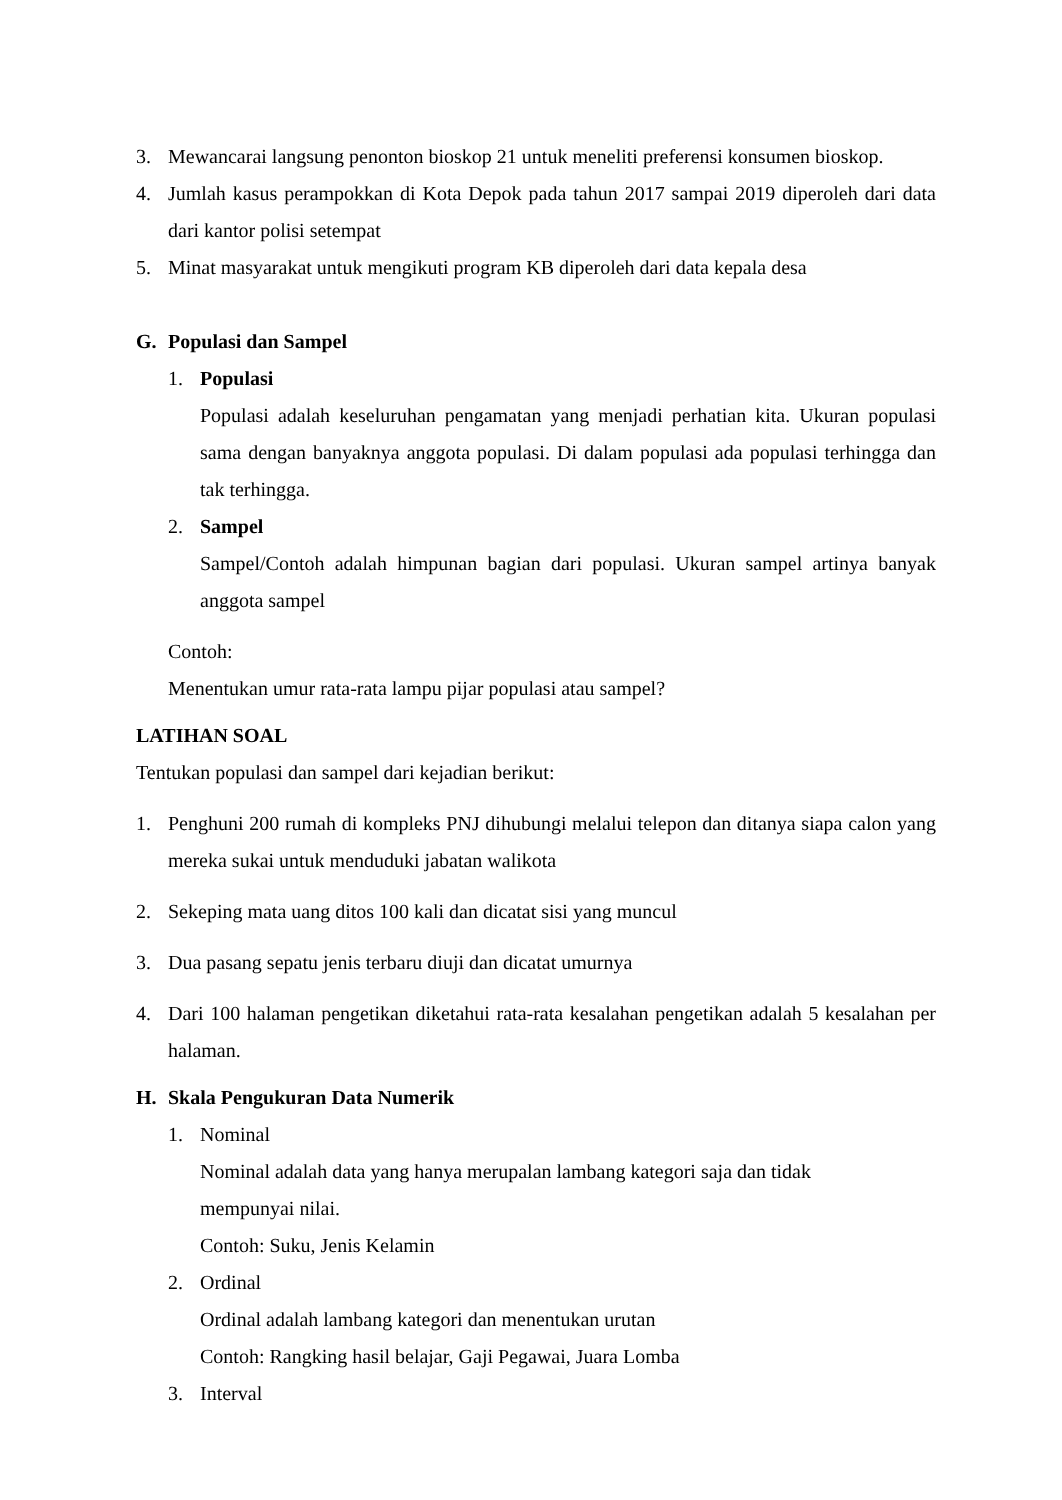3. Mewancarai langsung penonton bioskop 21 untuk meneliti preferensi konsumen bioskop.
4. Jumlah kasus perampokkan di Kota Depok pada tahun 2017 sampai 2019 diperoleh dari data dari kantor polisi setempat
5. Minat masyarakat untuk mengikuti program KB diperoleh dari data kepala desa
G. Populasi dan Sampel
1. Populasi
Populasi adalah keseluruhan pengamatan yang menjadi perhatian kita. Ukuran populasi sama dengan banyaknya anggota populasi. Di dalam populasi ada populasi terhingga dan tak terhingga.
2. Sampel
Sampel/Contoh adalah himpunan bagian dari populasi. Ukuran sampel artinya banyak anggota sampel
Contoh:
Menentukan umur rata-rata lampu pijar populasi atau sampel?
LATIHAN SOAL
Tentukan populasi dan sampel dari kejadian berikut:
1. Penghuni 200 rumah di kompleks PNJ dihubungi melalui telepon dan ditanya siapa calon yang mereka sukai untuk menduduki jabatan walikota
2. Sekeping mata uang ditos 100 kali dan dicatat sisi yang muncul
3. Dua pasang sepatu jenis terbaru diuji dan dicatat umurnya
4. Dari 100 halaman pengetikan diketahui rata-rata kesalahan pengetikan adalah 5 kesalahan per halaman.
H. Skala Pengukuran Data Numerik
1. Nominal
Nominal adalah data yang hanya merupalan lambang kategori saja dan tidak
mempunyai nilai.
Contoh: Suku, Jenis Kelamin
2. Ordinal
Ordinal adalah lambang kategori dan menentukan urutan
Contoh: Rangking hasil belajar, Gaji Pegawai, Juara Lomba
3. Interval